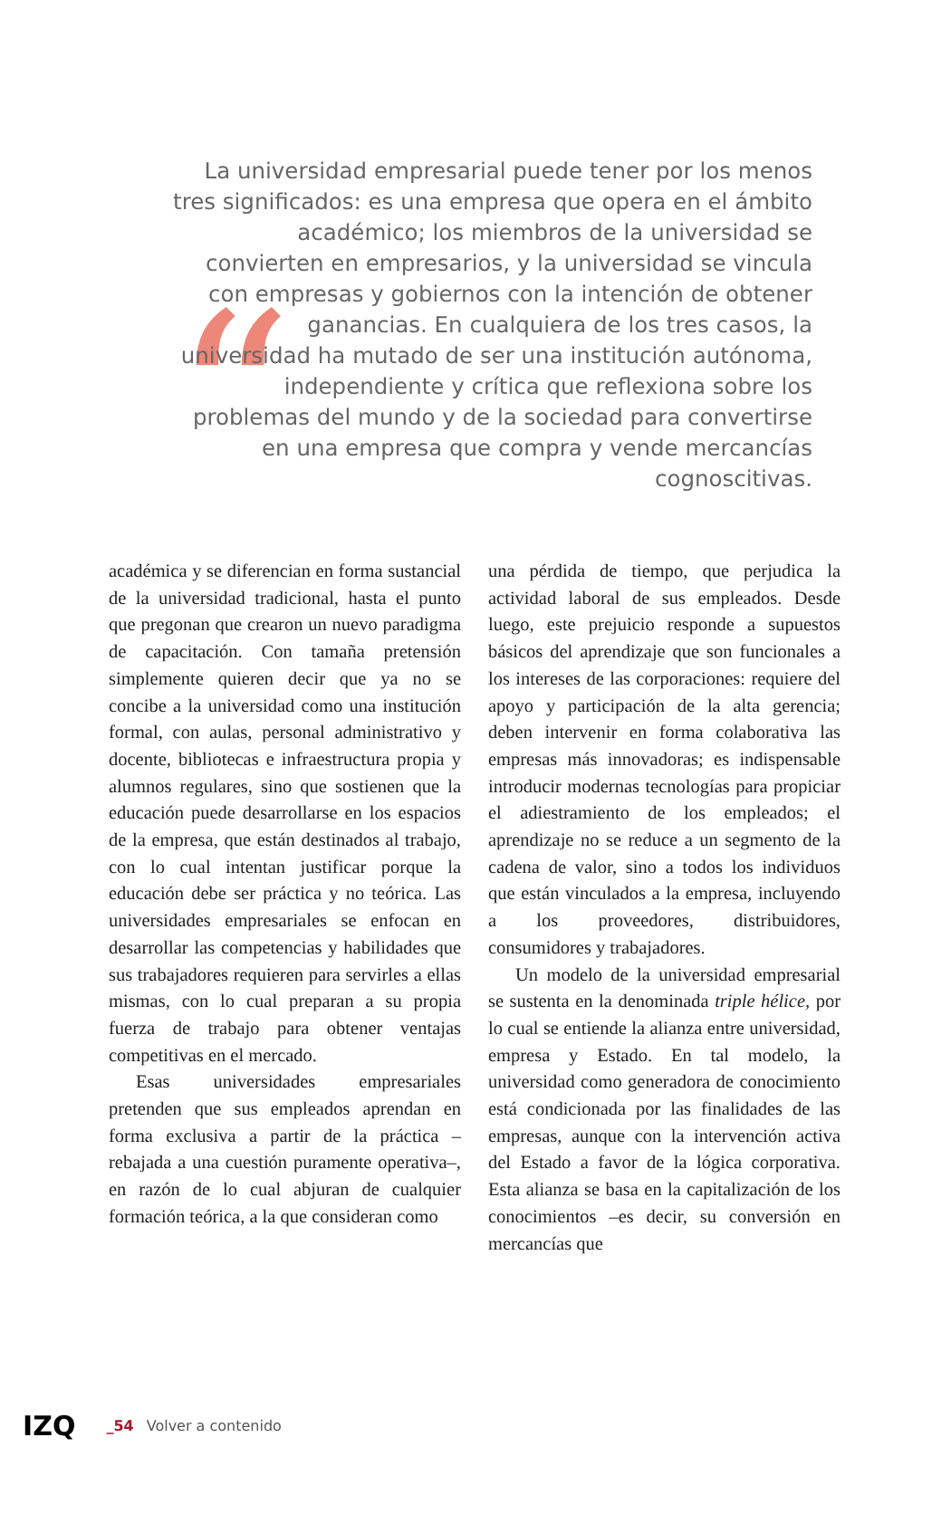“
La universidad empresarial puede tener por los menos tres significados: es una empresa que opera en el ámbito académico; los miembros de la universidad se convierten en empresarios, y la universidad se vincula con empresas y gobiernos con la intención de obtener ganancias. En cualquiera de los tres casos, la universidad ha mutado de ser una institución autónoma, independiente y crítica que reflexiona sobre los problemas del mundo y de la sociedad para convertirse en una empresa que compra y vende mercancías cognoscitivas.
académica y se diferencian en forma sustancial de la universidad tradicional, hasta el punto que pregonan que crearon un nuevo paradigma de capacitación. Con tamaña pretensión simplemente quieren decir que ya no se concibe a la universidad como una institución formal, con aulas, personal administrativo y docente, bibliotecas e infraestructura propia y alumnos regulares, sino que sostienen que la educación puede desarrollarse en los espacios de la empresa, que están destinados al trabajo, con lo cual intentan justificar porque la educación debe ser práctica y no teórica. Las universidades empresariales se enfocan en desarrollar las competencias y habilidades que sus trabajadores requieren para servirles a ellas mismas, con lo cual preparan a su propia fuerza de trabajo para obtener ventajas competitivas en el mercado.
Esas universidades empresariales pretenden que sus empleados aprendan en forma exclusiva a partir de la práctica –rebajada a una cuestión puramente operativa–, en razón de lo cual abjuran de cualquier formación teórica, a la que consideran como
una pérdida de tiempo, que perjudica la actividad laboral de sus empleados. Desde luego, este prejuicio responde a supuestos básicos del aprendizaje que son funcionales a los intereses de las corporaciones: requiere del apoyo y participación de la alta gerencia; deben intervenir en forma colaborativa las empresas más innovadoras; es indispensable introducir modernas tecnologías para propiciar el adiestramiento de los empleados; el aprendizaje no se reduce a un segmento de la cadena de valor, sino a todos los individuos que están vinculados a la empresa, incluyendo a los proveedores, distribuidores, consumidores y trabajadores.
Un modelo de la universidad empresarial se sustenta en la denominada triple hélice, por lo cual se entiende la alianza entre universidad, empresa y Estado. En tal modelo, la universidad como generadora de conocimiento está condicionada por las finalidades de las empresas, aunque con la intervención activa del Estado a favor de la lógica corporativa. Esta alianza se basa en la capitalización de los conocimientos –es decir, su conversión en mercancías que
IZQ _54 Volver a contenido